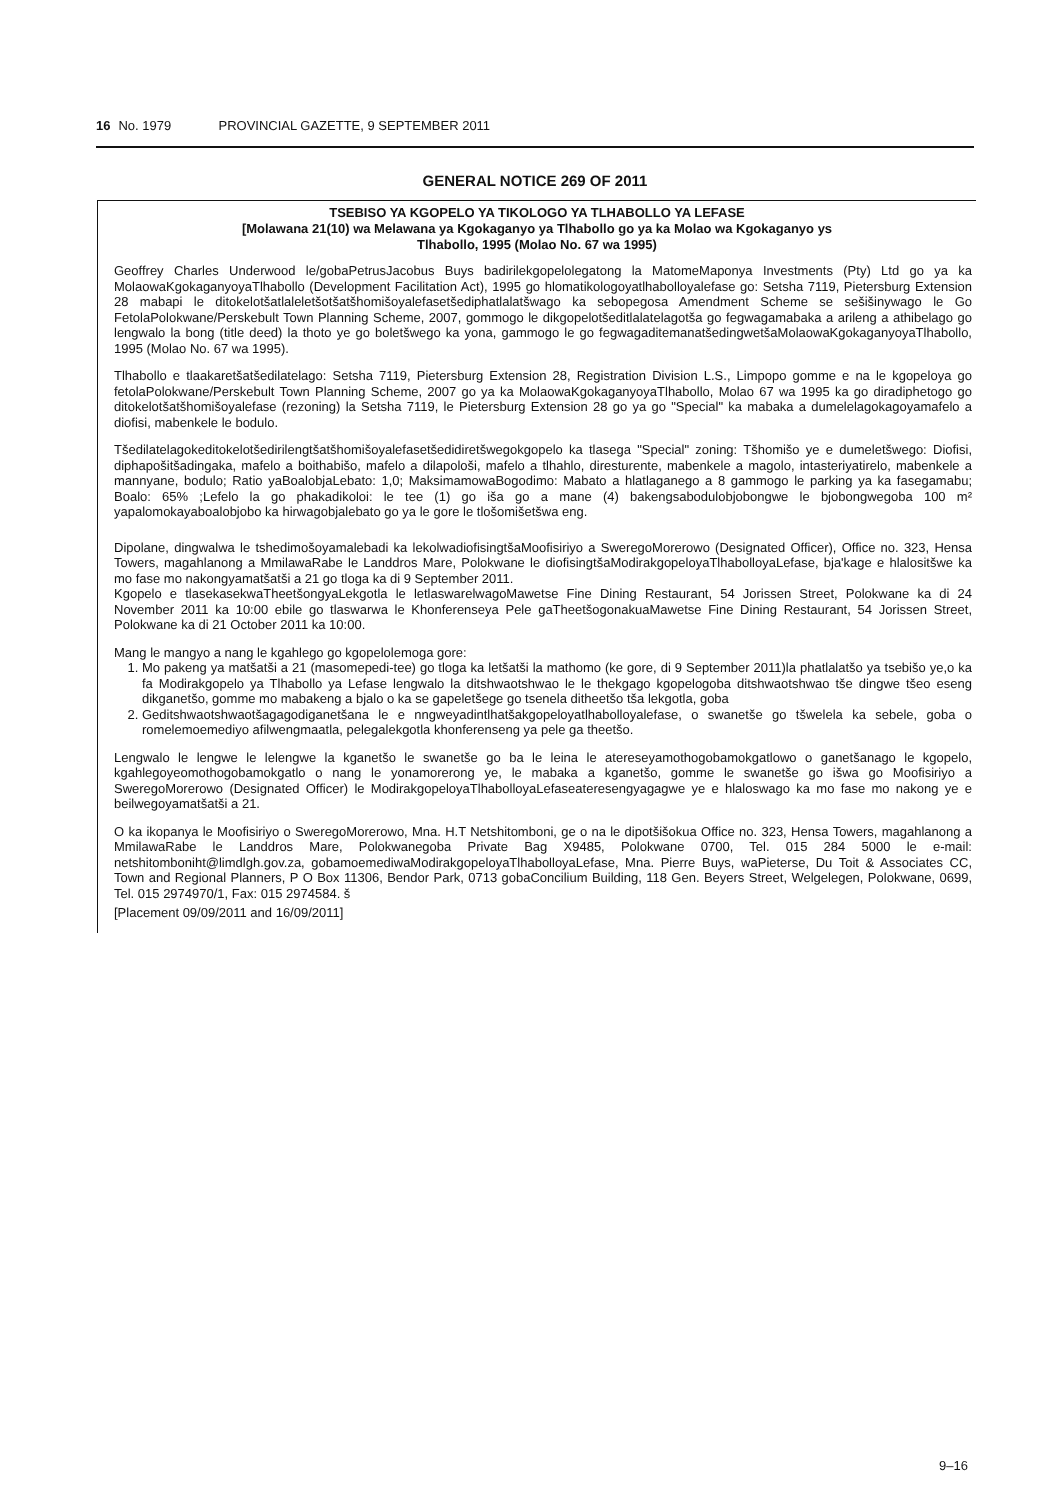16 No. 1979 PROVINCIAL GAZETTE, 9 SEPTEMBER 2011
GENERAL NOTICE 269 OF 2011
TSEBISO YA KGOPELO YA TIKOLOGO YA TLHABOLLO YA LEFASE
[Molawana 21(10) wa Melawana ya Kgokaganyo ya Tlhabollo go ya ka Molao wa Kgokaganyo ys
Tlhabollo, 1995 (Molao No. 67 wa 1995)
Geoffrey Charles Underwood le/gobaPetrusJacobus Buys badirilekgopelolegatong la MatomeMaponya Investments (Pty) Ltd go ya ka MolaowaKgokaganyoyaTlhabollo (Development Facilitation Act), 1995 go hlomatikologoyatlhabolloyalefase go: Setsha 7119, Pietersburg Extension 28 mabapi le ditokelotšatlaleletšotšatšhomišoyalefasetšediphatlalatšwago ka sebopegosa Amendment Scheme se sešišinywago le Go FetolaPolokwane/Perskebult Town Planning Scheme, 2007, gommogo le dikgopelotšeditlalatelagotša go fegwagamabaka a arileng a athibelago go lengwalo la bong (title deed) la thoto ye go boletšwego ka yona, gammogo le go fegwagaditemanatšedingwetšaMolaowaKgokaganyoyaTlhabollo, 1995 (Molao No. 67 wa 1995).
Tlhabollo e tlaakaretšatšedilatelago: Setsha 7119, Pietersburg Extension 28, Registration Division L.S., Limpopo gomme e na le kgopeloya go fetolaPolokwane/Perskebult Town Planning Scheme, 2007 go ya ka MolaowaKgokaganyoyaTlhabollo, Molao 67 wa 1995 ka go diradiphetogo go ditokelotšatšhomišoyalefase (rezoning) la Setsha 7119, le Pietersburg Extension 28 go ya go "Special" ka mabaka a dumelelagokagoyamafelo a diofisi, mabenkele le bodulo.
Tšedilatelagokeditokelotšedirilengtšatšhomišoyalefasetšedidiretšwegokgopelo ka tlasega "Special" zoning: Tšhomišo ye e dumeletšwego: Diofisi, diphapošitšadingaka, mafelo a boithabišo, mafelo a dilapološi, mafelo a tlhahlo, diresturente, mabenkele a magolo, intasteriyatirelo, mabenkele a mannyane, bodulo; Ratio yaBoalobjaLebato: 1,0; MaksimamowaBogodimo: Mabato a hlatlaganego a 8 gammogo le parking ya ka fasegamabu; Boalo: 65% ;Lefelo la go phakadikoloi: le tee (1) go iša go a mane (4) bakengsabodulobjobongwe le bjobongwegoba 100 m² yapalomokayaboalobjobo ka hirwagobjalebato go ya le gore le tlošomišetšwa eng.
Dipolane, dingwalwa le tshedimošoyamalebadi ka lekolwadiofisingtšaMoofisiriyo a SweregoMorerowo (Designated Officer), Office no. 323, Hensa Towers, magahlanong a MmilawaRabe le Landdros Mare, Polokwane le diofisingtšaModirakgopeloyaTlhabolloyaLefase, bja'kage e hlalositšwe ka mo fase mo nakongyamatšatši a 21 go tloga ka di 9 September 2011.
Kgopelo e tlasekasekwaTheetšongyaLekgotla le letlaswarelwagoMawetse Fine Dining Restaurant, 54 Jorissen Street, Polokwane ka di 24 November 2011 ka 10:00 ebile go tlaswarwa le Khonferenseya Pele gaTheetšogonakuaMawetse Fine Dining Restaurant, 54 Jorissen Street, Polokwane ka di 21 October 2011 ka 10:00.
Mang le mangyo a nang le kgahlego go kgopelolemoga gore:
1. Mo pakeng ya matšatši a 21 (masomepedi-tee) go tloga ka letšatši la mathomo (ke gore, di 9 September 2011)la phatlalatšo ya tsebišo ye,o ka fa Modirakgopelo ya Tlhabollo ya Lefase lengwalo la ditshwaotshwao le le thekgago kgopelogoba ditshwaotshwao tše dingwe tšeo eseng dikganetšo, gomme mo mabakeng a bjalo o ka se gapeletšege go tsenela ditheetšo tša lekgotla, goba
2. Geditshwaotshwaotšagagodiganetšana le e nngweyadintlhatšakgopeloyatlhabolloyalefase, o swanetše go tšwelela ka sebele, goba o romelemoemediyo afilwengmaatla, pelegalekgotla khonferenseng ya pele ga theetšo.
Lengwalo le lengwe le lelengwe la kganetšo le swanetše go ba le leina le atereseyamothogobamokgatlowo o ganetšanago le kgopelo, kgahlegoyeomothogobamokgatlo o nang le yonamorerong ye, le mabaka a kganetšo, gomme le swanetše go išwa go Moofisiriyo a SweregoMorerowo (Designated Officer) le ModirakgopeloyaTlhabolloyaLefaseateresengyagagwe ye e hlaloswago ka mo fase mo nakong ye e beilwegoyamatšatši a 21.
O ka ikopanya le Moofisiriyo o SweregoMorerowo, Mna. H.T Netshitomboni, ge o na le dipotšišokua Office no. 323, Hensa Towers, magahlanong a MmilawaRabe le Landdros Mare, Polokwanegoba Private Bag X9485, Polokwane 0700, Tel. 015 284 5000 le e-mail: netshitomboniht@limdlgh.gov.za, gobamoemediwaModirakgopeloyaTlhabolloyaLefase, Mna. Pierre Buys, waPieterse, Du Toit & Associates CC, Town and Regional Planners, P O Box 11306, Bendor Park, 0713 gobaConcilium Building, 118 Gen. Beyers Street, Welgelegen, Polokwane, 0699, Tel. 015 2974970/1, Fax: 015 2974584. š
[Placement 09/09/2011 and 16/09/2011]
9–16